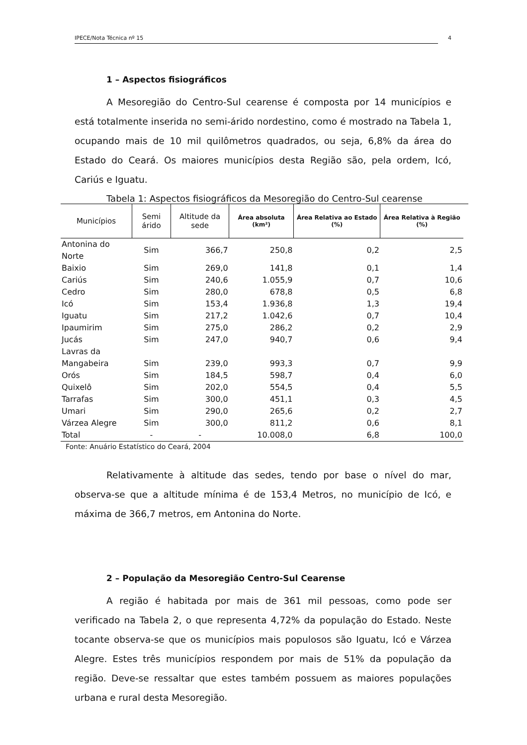IPECE/Nota Técnica nº 15 4
1 – Aspectos fisiográficos
A Mesoregião do Centro-Sul cearense é composta por 14 municípios e está totalmente inserida no semi-árido nordestino, como é mostrado na Tabela 1, ocupando mais de 10 mil quilômetros quadrados, ou seja, 6,8% da área do Estado do Ceará. Os maiores municípios desta Região são, pela ordem, Icó, Cariús e Iguatu.
Tabela 1: Aspectos fisiográficos da Mesoregião do Centro-Sul cearense
| Municípios | Semi árido | Altitude da sede | Área absoluta (km²) | Área Relativa ao Estado (%) | Área Relativa à Região (%) |
| --- | --- | --- | --- | --- | --- |
| Antonina do Norte | Sim | 366,7 | 250,8 | 0,2 | 2,5 |
| Baixio | Sim | 269,0 | 141,8 | 0,1 | 1,4 |
| Cariús | Sim | 240,6 | 1.055,9 | 0,7 | 10,6 |
| Cedro | Sim | 280,0 | 678,8 | 0,5 | 6,8 |
| Icó | Sim | 153,4 | 1.936,8 | 1,3 | 19,4 |
| Iguatu | Sim | 217,2 | 1.042,6 | 0,7 | 10,4 |
| Ipaumirim | Sim | 275,0 | 286,2 | 0,2 | 2,9 |
| Jucás | Sim | 247,0 | 940,7 | 0,6 | 9,4 |
| Lavras da Mangabeira | Sim | 239,0 | 993,3 | 0,7 | 9,9 |
| Orós | Sim | 184,5 | 598,7 | 0,4 | 6,0 |
| Quixelô | Sim | 202,0 | 554,5 | 0,4 | 5,5 |
| Tarrafas | Sim | 300,0 | 451,1 | 0,3 | 4,5 |
| Umari | Sim | 290,0 | 265,6 | 0,2 | 2,7 |
| Várzea Alegre | Sim | 300,0 | 811,2 | 0,6 | 8,1 |
| Total | - | - | 10.008,0 | 6,8 | 100,0 |
Fonte: Anuário Estatístico do Ceará, 2004
Relativamente à altitude das sedes, tendo por base o nível do mar, observa-se que a altitude mínima é de 153,4 Metros, no município de Icó, e máxima de 366,7 metros, em Antonina do Norte.
2 – População da Mesoregião Centro-Sul Cearense
A região é habitada por mais de 361 mil pessoas, como pode ser verificado na Tabela 2, o que representa 4,72% da população do Estado. Neste tocante observa-se que os municípios mais populosos são Iguatu, Icó e Várzea Alegre. Estes três municípios respondem por mais de 51% da população da região. Deve-se ressaltar que estes também possuem as maiores populações urbana e rural desta Mesoregião.